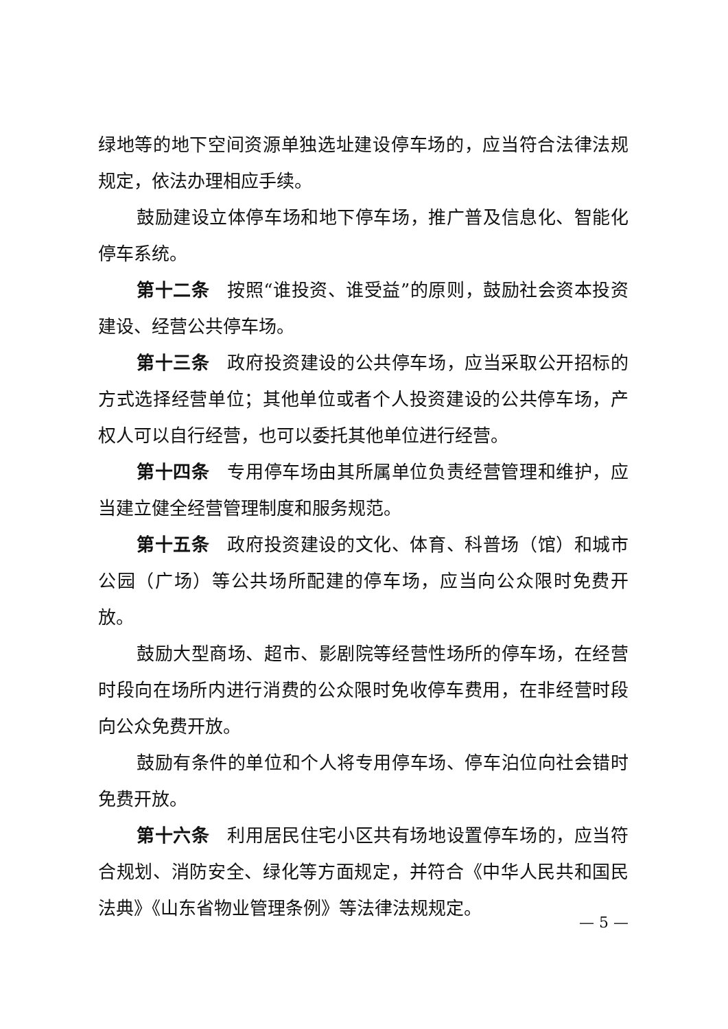绿地等的地下空间资源单独选址建设停车场的，应当符合法律法规规定，依法办理相应手续。
鼓励建设立体停车场和地下停车场，推广普及信息化、智能化停车系统。
第十二条 按照“谁投资、谁受益”的原则，鼓励社会资本投资建设、经营公共停车场。
第十三条 政府投资建设的公共停车场，应当采取公开招标的方式选择经营单位；其他单位或者个人投资建设的公共停车场，产权人可以自行经营，也可以委托其他单位进行经营。
第十四条 专用停车场由其所属单位负责经营管理和维护，应当建立健全经营管理制度和服务规范。
第十五条 政府投资建设的文化、体育、科普场（馆）和城市公园（广场）等公共场所配建的停车场，应当向公众限时免费开放。
鼓励大型商场、超市、影剧院等经营性场所的停车场，在经营时段向在场所内进行消费的公众限时免收停车费用，在非经营时段向公众免费开放。
鼓励有条件的单位和个人将专用停车场、停车泊位向社会错时免费开放。
第十六条 利用居民住宅小区共有场地设置停车场的，应当符合规划、消防安全、绿化等方面规定，并符合《中华人民共和国民法典》《山东省物业管理条例》等法律法规规定。
— 5 —